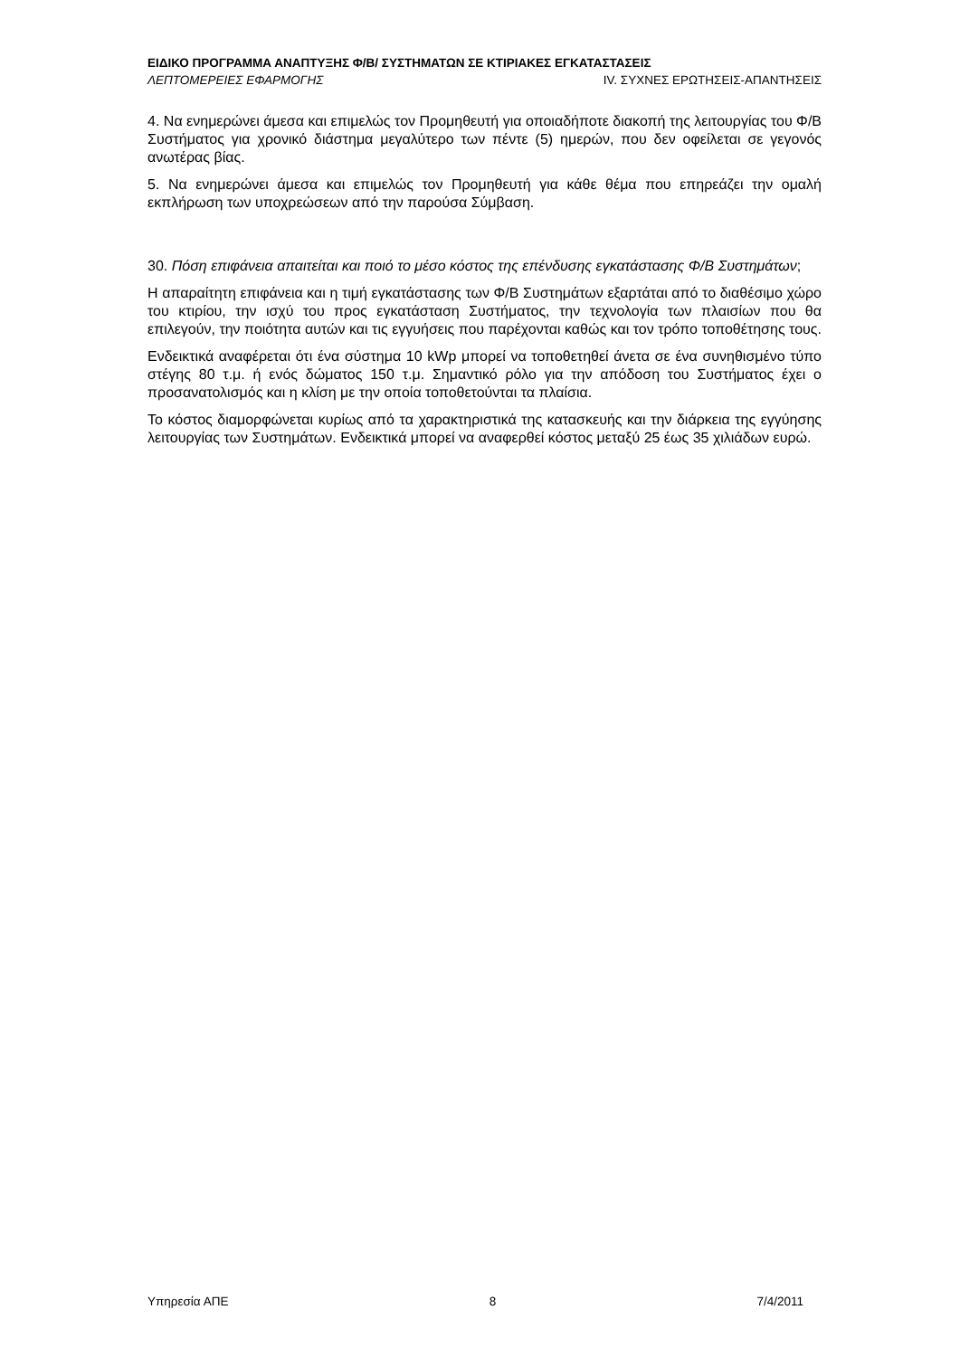ΕΙΔΙΚΟ ΠΡΟΓΡΑΜΜΑ ΑΝΑΠΤΥΞΗΣ Φ/Β/ ΣΥΣΤΗΜΑΤΩΝ ΣΕ ΚΤΙΡΙΑΚΕΣ ΕΓΚΑΤΑΣΤΑΣΕΙΣ
ΛΕΠΤΟΜΕΡΕΙΕΣ ΕΦΑΡΜΟΓΗΣ IV. ΣΥΧΝΕΣ ΕΡΩΤΗΣΕΙΣ-ΑΠΑΝΤΗΣΕΙΣ
4. Να ενημερώνει άμεσα και επιμελώς τον Προμηθευτή για οποιαδήποτε διακοπή της λειτουργίας του Φ/Β Συστήματος για χρονικό διάστημα μεγαλύτερο των πέντε (5) ημερών, που δεν οφείλεται σε γεγονός ανωτέρας βίας.
5. Να ενημερώνει άμεσα και επιμελώς τον Προμηθευτή για κάθε θέμα που επηρεάζει την ομαλή εκπλήρωση των υποχρεώσεων από την παρούσα Σύμβαση.
30. Πόση επιφάνεια απαιτείται και ποιό το μέσο κόστος της επένδυσης εγκατάστασης Φ/Β Συστημάτων;
Η απαραίτητη επιφάνεια και η τιμή εγκατάστασης των Φ/Β Συστημάτων εξαρτάται από το διαθέσιμο χώρο του κτιρίου, την ισχύ του προς εγκατάσταση Συστήματος, την τεχνολογία των πλαισίων που θα επιλεγούν, την ποιότητα αυτών και τις εγγυήσεις που παρέχονται καθώς και τον τρόπο τοποθέτησης τους.
Ενδεικτικά αναφέρεται ότι ένα σύστημα 10 kWp μπορεί να τοποθετηθεί άνετα σε ένα συνηθισμένο τύπο στέγης 80 τ.μ. ή ενός δώματος 150 τ.μ. Σημαντικό ρόλο για την απόδοση του Συστήματος έχει ο προσανατολισμός και η κλίση με την οποία τοποθετούνται τα πλαίσια.
Το κόστος διαμορφώνεται κυρίως από τα χαρακτηριστικά της κατασκευής και την διάρκεια της εγγύησης λειτουργίας των Συστημάτων. Ενδεικτικά μπορεί να αναφερθεί κόστος μεταξύ 25 έως 35 χιλιάδων ευρώ.
Υπηρεσία ΑΠΕ 8 7/4/2011